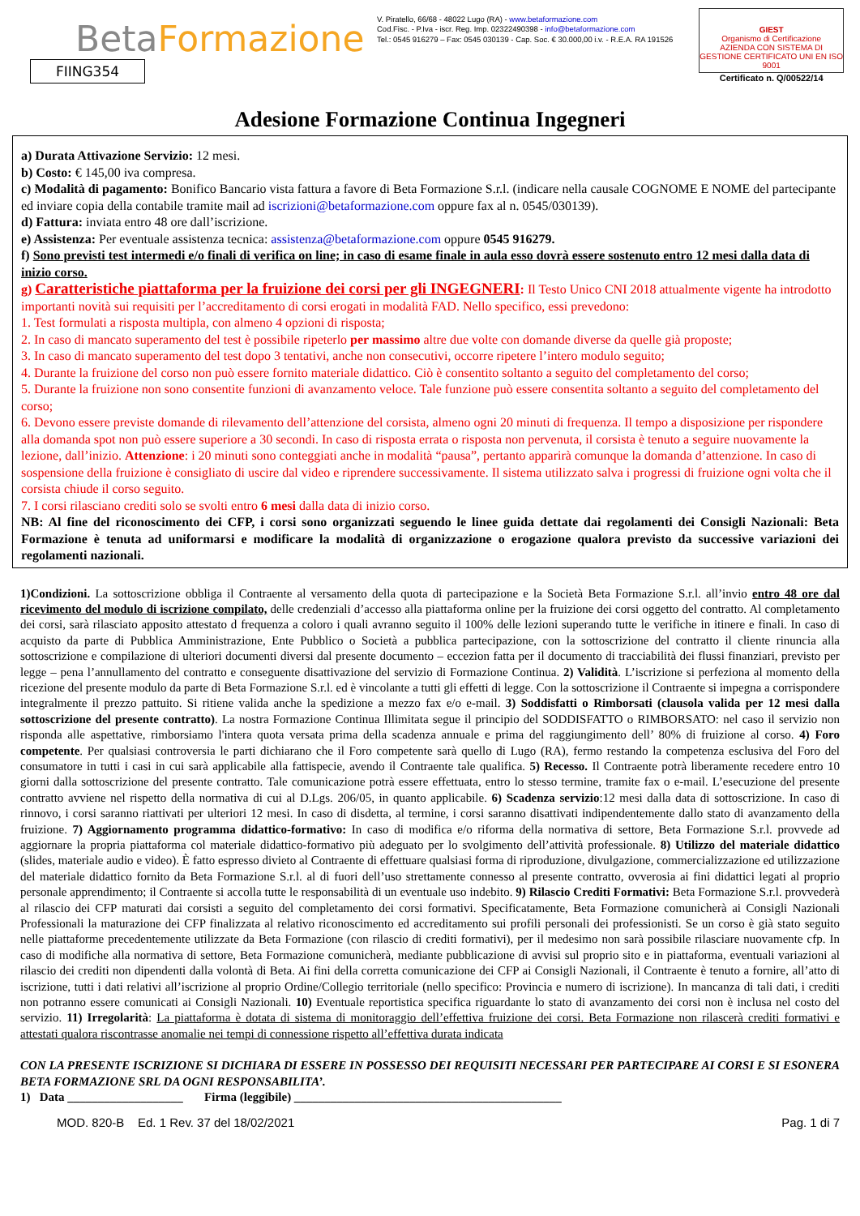BetaFormazione
FIING354
V. Piratello, 66/68 - 48022 Lugo (RA) - www.betaformazione.com
Cod.Fisc. - P.Iva - iscr. Reg. Imp. 02322490398 - info@betaformazione.com
Tel.: 0545 916279 – Fax: 0545 030139 - Cap. Soc. € 30.000,00 i.v. - R.E.A. RA 191526
GIEST
Organismo di Certificazione
AZIENDA CON SISTEMA DI GESTIONE CERTIFICATO UNI EN ISO 9001
Certificato n. Q/00522/14
Adesione Formazione Continua Ingegneri
a) Durata Attivazione Servizio: 12 mesi.
b) Costo: € 145,00 iva compresa.
c) Modalità di pagamento: Bonifico Bancario vista fattura a favore di Beta Formazione S.r.l. (indicare nella causale COGNOME E NOME del partecipante ed inviare copia della contabile tramite mail ad iscrizioni@betaformazione.com oppure fax al n. 0545/030139).
d) Fattura: inviata entro 48 ore dall’iscrizione.
e) Assistenza: Per eventuale assistenza tecnica: assistenza@betaformazione.com oppure 0545 916279.
f) Sono previsti test intermedi e/o finali di verifica on line; in caso di esame finale in aula esso dovrà essere sostenuto entro 12 mesi dalla data di inizio corso.
g) Caratteristiche piattaforma per la fruizione dei corsi per gli INGEGNERI: Il Testo Unico CNI 2018 attualmente vigente ha introdotto importanti novità sui requisiti per l’accreditamento di corsi erogati in modalità FAD. Nello specifico, essi prevedono:
1. Test formulati a risposta multipla, con almeno 4 opzioni di risposta;
2. In caso di mancato superamento del test è possibile ripeterlo per massimo altre due volte con domande diverse da quelle già proposte;
3. In caso di mancato superamento del test dopo 3 tentativi, anche non consecutivi, occorre ripetere l’intero modulo seguito;
4. Durante la fruizione del corso non può essere fornito materiale didattico. Ciò è consentito soltanto a seguito del completamento del corso;
5. Durante la fruizione non sono consentite funzioni di avanzamento veloce. Tale funzione può essere consentita soltanto a seguito del completamento del corso;
6. Devono essere previste domande di rilevamento dell’attenzione del corsista, almeno ogni 20 minuti di frequenza. Il tempo a disposizione per rispondere alla domanda spot non può essere superiore a 30 secondi. In caso di risposta errata o risposta non pervenuta, il corsista è tenuto a seguire nuovamente la lezione, dall’inizio. Attenzione: i 20 minuti sono conteggiati anche in modalità “pausa”, pertanto apparirà comunque la domanda d’attenzione. In caso di sospensione della fruizione è consigliato di uscire dal video e riprendere successivamente. Il sistema utilizzato salva i progressi di fruizione ogni volta che il corsista chiude il corso seguito.
7. I corsi rilasciano crediti solo se svolti entro 6 mesi dalla data di inizio corso.
NB: Al fine del riconoscimento dei CFP, i corsi sono organizzati seguendo le linee guida dettate dai regolamenti dei Consigli Nazionali: Beta Formazione è tenuta ad uniformarsi e modificare la modalità di organizzazione o erogazione qualora previsto da successive variazioni dei regolamenti nazionali.
1)Condizioni. La sottoscrizione obbliga il Contraente al versamento della quota di partecipazione e la Società Beta Formazione S.r.l. all’invio entro 48 ore dal ricevimento del modulo di iscrizione compilato, delle credenziali d’accesso alla piattaforma online per la fruizione dei corsi oggetto del contratto. Al completamento dei corsi, sarà rilasciato apposito attestato d frequenza a coloro i quali avranno seguito il 100% delle lezioni superando tutte le verifiche in itinere e finali. In caso di acquisto da parte di Pubblica Amministrazione, Ente Pubblico o Società a pubblica partecipazione, con la sottoscrizione del contratto il cliente rinuncia alla sottoscrizione e compilazione di ulteriori documenti diversi dal presente documento – eccezion fatta per il documento di tracciabilità dei flussi finanziari, previsto per legge – pena l’annullamento del contratto e conseguente disattivazione del servizio di Formazione Continua. 2) Validità. L’iscrizione si perfeziona al momento della ricezione del presente modulo da parte di Beta Formazione S.r.l. ed è vincolante a tutti gli effetti di legge. Con la sottoscrizione il Contraente si impegna a corrispondere integralmente il prezzo pattuito. Si ritiene valida anche la spedizione a mezzo fax e/o e-mail. 3) Soddisfatti o Rimborsati (clausola valida per 12 mesi dalla sottoscrizione del presente contratto). La nostra Formazione Continua Illimitata segue il principio del SODDISFATTO o RIMBORSATO: nel caso il servizio non risponda alle aspettative, rimborsiamo l'intera quota versata prima della scadenza annuale e prima del raggiungimento dell’ 80% di fruizione al corso. 4) Foro competente. Per qualsiasi controversia le parti dichiarano che il Foro competente sarà quello di Lugo (RA), fermo restando la competenza esclusiva del Foro del consumatore in tutti i casi in cui sarà applicabile alla fattispecie, avendo il Contraente tale qualifica. 5) Recesso. Il Contraente potrà liberamente recedere entro 10 giorni dalla sottoscrizione del presente contratto. Tale comunicazione potrà essere effettuata, entro lo stesso termine, tramite fax o e-mail. L’esecuzione del presente contratto avviene nel rispetto della normativa di cui al D.Lgs. 206/05, in quanto applicabile. 6) Scadenza servizio:12 mesi dalla data di sottoscrizione. In caso di rinnovo, i corsi saranno riattivati per ulteriori 12 mesi. In caso di disdetta, al termine, i corsi saranno disattivati indipendentemente dallo stato di avanzamento della fruizione. 7) Aggiornamento programma didattico-formativo: In caso di modifica e/o riforma della normativa di settore, Beta Formazione S.r.l. provvede ad aggiornare la propria piattaforma col materiale didattico-formativo più adeguato per lo svolgimento dell’attività professionale. 8) Utilizzo del materiale didattico (slides, materiale audio e video). È fatto espresso divieto al Contraente di effettuare qualsiasi forma di riproduzione, divulgazione, commercializzazione ed utilizzazione del materiale didattico fornito da Beta Formazione S.r.l. al di fuori dell’uso strettamente connesso al presente contratto, ovverosia ai fini didattici legati al proprio personale apprendimento; il Contraente si accolla tutte le responsabilità di un eventuale uso indebito. 9) Rilascio Crediti Formativi: Beta Formazione S.r.l. provvederà al rilascio dei CFP maturati dai corsisti a seguito del completamento dei corsi formativi. Specificatamente, Beta Formazione comunicherà ai Consigli Nazionali Professionali la maturazione dei CFP finalizzata al relativo riconoscimento ed accreditamento sui profili personali dei professionisti. Se un corso è già stato seguito nelle piattaforme precedentemente utilizzate da Beta Formazione (con rilascio di crediti formativi), per il medesimo non sarà possibile rilasciare nuovamente cfp. In caso di modifiche alla normativa di settore, Beta Formazione comunicherà, mediante pubblicazione di avvisi sul proprio sito e in piattaforma, eventuali variazioni al rilascio dei crediti non dipendenti dalla volontà di Beta. Ai fini della corretta comunicazione dei CFP ai Consigli Nazionali, il Contraente è tenuto a fornire, all’atto di iscrizione, tutti i dati relativi all’iscrizione al proprio Ordine/Collegio territoriale (nello specifico: Provincia e numero di iscrizione). In mancanza di tali dati, i crediti non potranno essere comunicati ai Consigli Nazionali. 10) Eventuale reportistica specifica riguardante lo stato di avanzamento dei corsi non è inclusa nel costo del servizio. 11) Irregolarità: La piattaforma è dotata di sistema di monitoraggio dell’effettiva fruizione dei corsi. Beta Formazione non rilascerà crediti formativi e attestati qualora riscontrasse anomalie nei tempi di connessione rispetto all’effettiva durata indicata
CON LA PRESENTE ISCRIZIONE SI DICHIARA DI ESSERE IN POSSESSO DEI REQUISITI NECESSARI PER PARTECIPARE AI CORSI E SI ESONERA BETA FORMAZIONE SRL DA OGNI RESPONSABILITA’.
1) Data ___________________ Firma (leggibile) ____________________________________________
MOD. 820-B Ed. 1 Rev. 37 del 18/02/2021 Pag. 1 di 7